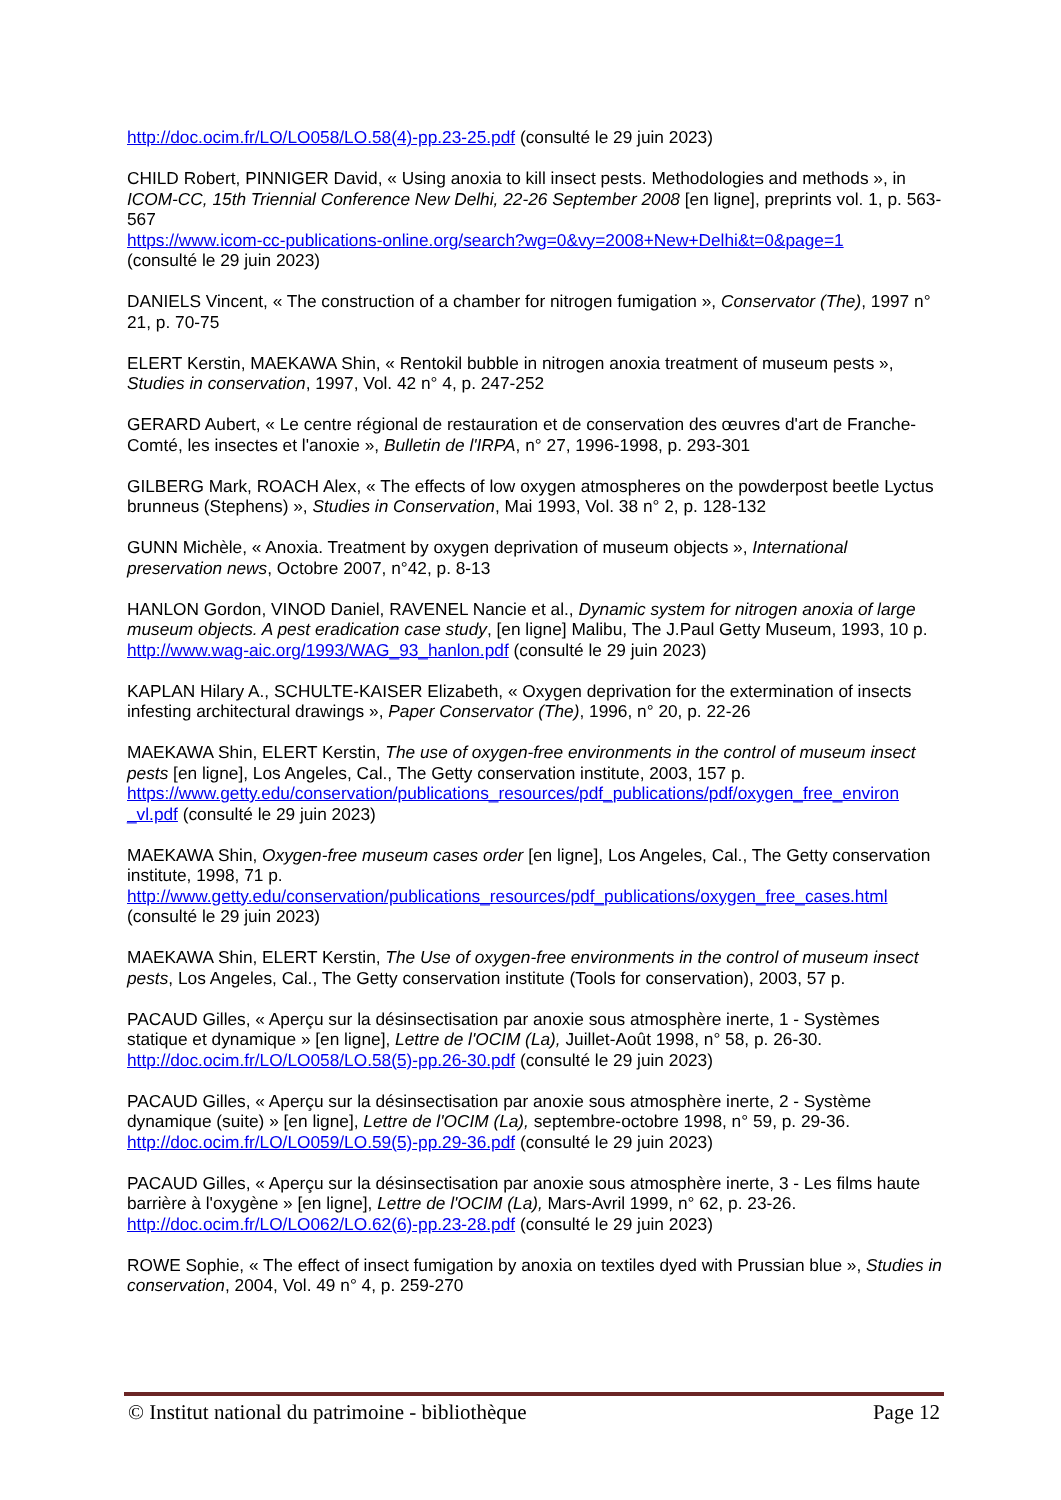http://doc.ocim.fr/LO/LO058/LO.58(4)-pp.23-25.pdf (consulté le 29 juin 2023)
CHILD Robert, PINNIGER David, « Using anoxia to kill insect pests. Methodologies and methods », in ICOM-CC, 15th Triennial Conference New Delhi, 22-26 September 2008 [en ligne], preprints vol. 1, p. 563-567
https://www.icom-cc-publications-online.org/search?wg=0&vy=2008+New+Delhi&t=0&page=1
(consulté le 29 juin 2023)
DANIELS Vincent, « The construction of a chamber for nitrogen fumigation », Conservator (The), 1997 n° 21, p. 70-75
ELERT Kerstin, MAEKAWA Shin, « Rentokil bubble in nitrogen anoxia treatment of museum pests », Studies in conservation, 1997, Vol. 42 n° 4, p. 247-252
GERARD Aubert, « Le centre régional de restauration et de conservation des œuvres d'art de Franche-Comté, les insectes et l'anoxie », Bulletin de l'IRPA, n° 27, 1996-1998, p. 293-301
GILBERG Mark, ROACH Alex, « The effects of low oxygen atmospheres on the powderpost beetle Lyctus brunneus (Stephens) », Studies in Conservation, Mai 1993, Vol. 38 n° 2, p. 128-132
GUNN Michèle, « Anoxia. Treatment by oxygen deprivation of museum objects », International preservation news, Octobre 2007, n°42, p. 8-13
HANLON Gordon, VINOD Daniel, RAVENEL Nancie et al., Dynamic system for nitrogen anoxia of large museum objects. A pest eradication case study, [en ligne] Malibu, The J.Paul Getty Museum, 1993, 10 p.
http://www.wag-aic.org/1993/WAG_93_hanlon.pdf (consulté le 29 juin 2023)
KAPLAN Hilary A., SCHULTE-KAISER Elizabeth, « Oxygen deprivation for the extermination of insects infesting architectural drawings », Paper Conservator (The), 1996, n° 20, p. 22-26
MAEKAWA Shin, ELERT Kerstin, The use of oxygen-free environments in the control of museum insect pests [en ligne], Los Angeles, Cal., The Getty conservation institute, 2003, 157 p.
https://www.getty.edu/conservation/publications_resources/pdf_publications/pdf/oxygen_free_environ _vl.pdf (consulté le 29 juin 2023)
MAEKAWA Shin, Oxygen-free museum cases order [en ligne], Los Angeles, Cal., The Getty conservation institute, 1998, 71 p.
http://www.getty.edu/conservation/publications_resources/pdf_publications/oxygen_free_cases.html
(consulté le 29 juin 2023)
MAEKAWA Shin, ELERT Kerstin, The Use of oxygen-free environments in the control of museum insect pests, Los Angeles, Cal., The Getty conservation institute (Tools for conservation), 2003, 57 p.
PACAUD Gilles, « Aperçu sur la désinsectisation par anoxie sous atmosphère inerte, 1 - Systèmes statique et dynamique » [en ligne], Lettre de l'OCIM (La), Juillet-Août 1998, n° 58, p. 26-30.
http://doc.ocim.fr/LO/LO058/LO.58(5)-pp.26-30.pdf (consulté le 29 juin 2023)
PACAUD Gilles, « Aperçu sur la désinsectisation par anoxie sous atmosphère inerte, 2 - Système dynamique (suite) » [en ligne], Lettre de l'OCIM (La), septembre-octobre 1998, n° 59, p. 29-36.
http://doc.ocim.fr/LO/LO059/LO.59(5)-pp.29-36.pdf (consulté le 29 juin 2023)
PACAUD Gilles, « Aperçu sur la désinsectisation par anoxie sous atmosphère inerte, 3 - Les films haute barrière à l'oxygène » [en ligne], Lettre de l'OCIM (La), Mars-Avril 1999, n° 62, p. 23-26.
http://doc.ocim.fr/LO/LO062/LO.62(6)-pp.23-28.pdf (consulté le 29 juin 2023)
ROWE Sophie, « The effect of insect fumigation by anoxia on textiles dyed with Prussian blue », Studies in conservation, 2004, Vol. 49 n° 4, p. 259-270
© Institut national du patrimoine - bibliothèque Page 12